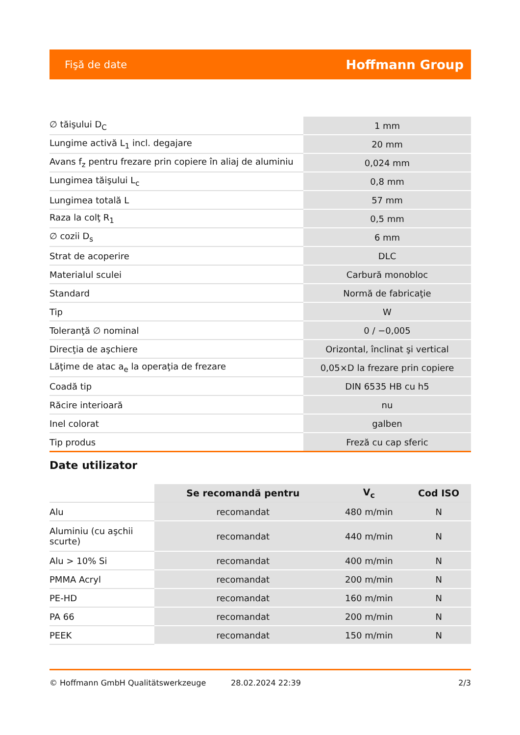Fişă de date Hoffmann Group
| ∅ tăişului D<sub>C</sub> | 1 mm |
| Lungime activă L<sub>1</sub> incl. degajare | 20 mm |
| Avans f<sub>z</sub> pentru frezare prin copiere în aliaj de aluminiu | 0,024 mm |
| Lungimea tăişului L<sub>c</sub> | 0,8 mm |
| Lungimea totală L | 57 mm |
| Raza la colţ R<sub>1</sub> | 0,5 mm |
| ∅ cozii D<sub>s</sub> | 6 mm |
| Strat de acoperire | DLC |
| Materialul sculei | Carbură monobloc |
| Standard | Normă de fabricaţie |
| Tip | W |
| Toleranţă ∅ nominal | 0 / −0,005 |
| Direcţia de aşchiere | Orizontal, înclinat şi vertical |
| Lăţime de atac a<sub>e</sub> la operaţia de frezare | 0,05×D la frezare prin copiere |
| Coadă tip | DIN 6535 HB cu h5 |
| Răcire interioară | nu |
| Inel colorat | galben |
| Tip produs | Freză cu cap sferic |
Date utilizator
| | Se recomandă pentru | V<sub>c</sub> | Cod ISO |
| --- | --- | --- | --- |
| Alu | recomandat | 480 m/min | N |
| Aluminiu (cu aşchii scurte) | recomandat | 440 m/min | N |
| Alu > 10% Si | recomandat | 400 m/min | N |
| PMMA Acryl | recomandat | 200 m/min | N |
| PE-HD | recomandat | 160 m/min | N |
| PA 66 | recomandat | 200 m/min | N |
| PEEK | recomandat | 150 m/min | N |
© Hoffmann GmbH Qualitätswerkzeuge 28.02.2024 22:39 2/3